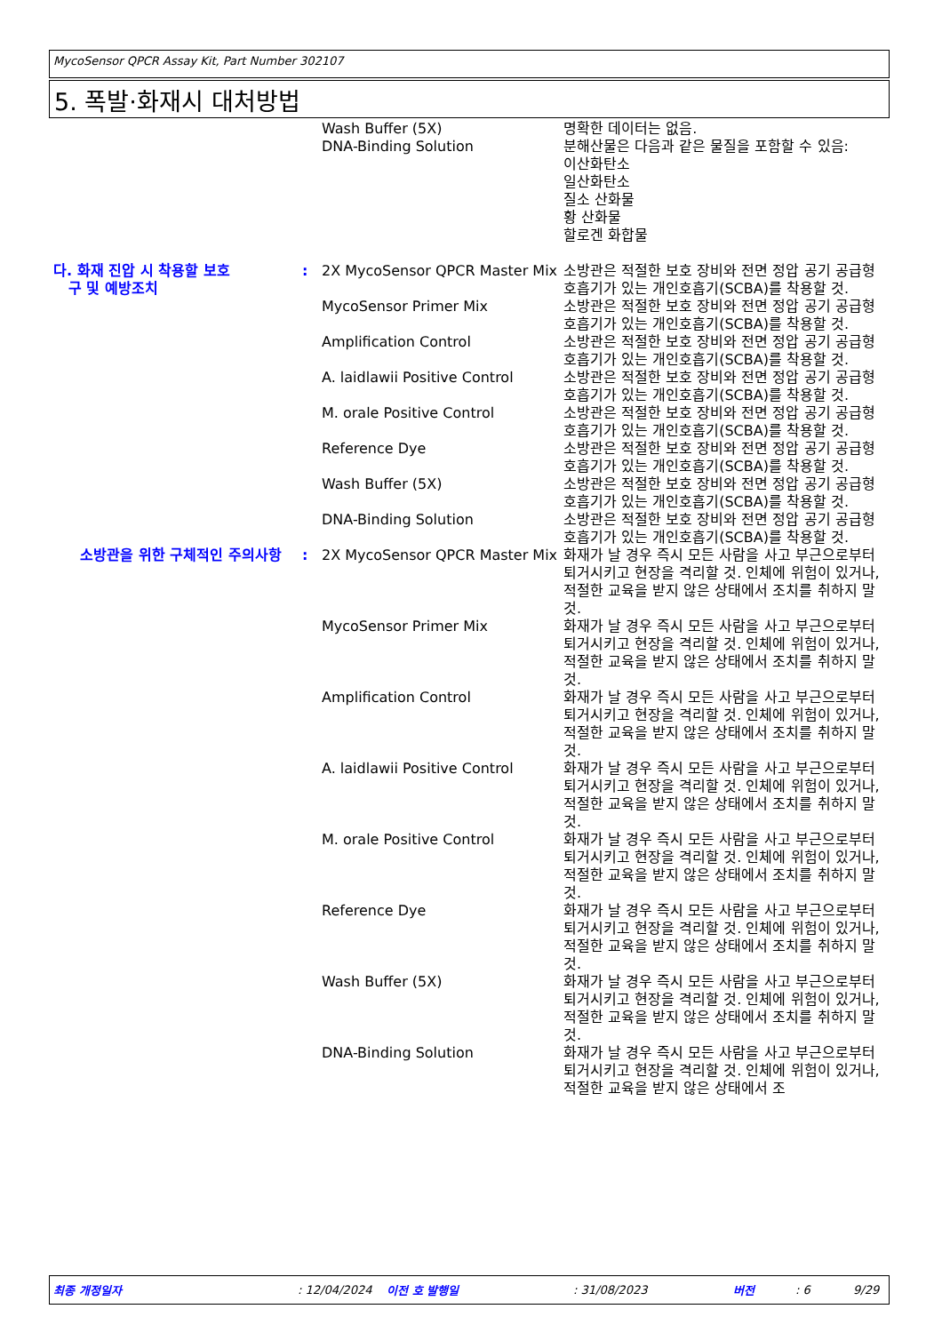MycoSensor QPCR Assay Kit, Part Number 302107
5. 폭발·화재시 대처방법
| | | Wash Buffer (5X) DNA-Binding Solution | 명확한 데이터는 없음. 분해산물은 다음과 같은 물질을 포함할 수 있음: 이산화탄소 일산화탄소 질소 산화물 황 산화물 할로겐 화합물 |
| 다. 화재 진압 시 착용할 보호 구 및 예방조치 | : | 2X MycoSensor QPCR Master Mix | 소방관은 적절한 보호 장비와 전면 정압 공기 공급형 호흡기가 있는 개인호흡기(SCBA)를 착용할 것. |
| | | MycoSensor Primer Mix | 소방관은 적절한 보호 장비와 전면 정압 공기 공급형 호흡기가 있는 개인호흡기(SCBA)를 착용할 것. |
| | | Amplification Control | 소방관은 적절한 보호 장비와 전면 정압 공기 공급형 호흡기가 있는 개인호흡기(SCBA)를 착용할 것. |
| | | A. laidlawii Positive Control | 소방관은 적절한 보호 장비와 전면 정압 공기 공급형 호흡기가 있는 개인호흡기(SCBA)를 착용할 것. |
| | | M. orale Positive Control | 소방관은 적절한 보호 장비와 전면 정압 공기 공급형 호흡기가 있는 개인호흡기(SCBA)를 착용할 것. |
| | | Reference Dye | 소방관은 적절한 보호 장비와 전면 정압 공기 공급형 호흡기가 있는 개인호흡기(SCBA)를 착용할 것. |
| | | Wash Buffer (5X) | 소방관은 적절한 보호 장비와 전면 정압 공기 공급형 호흡기가 있는 개인호흡기(SCBA)를 착용할 것. |
| | | DNA-Binding Solution | 소방관은 적절한 보호 장비와 전면 정압 공기 공급형 호흡기가 있는 개인호흡기(SCBA)를 착용할 것. |
| 소방관을 위한 구체적인 주의사항 | : | 2X MycoSensor QPCR Master Mix | 화재가 날 경우 즉시 모든 사람을 사고 부근으로부터 퇴거시키고 현장을 격리할 것. 인체에 위험이 있거나, 적절한 교육을 받지 않은 상태에서 조치를 취하지 말 것. |
| | | MycoSensor Primer Mix | 화재가 날 경우 즉시 모든 사람을 사고 부근으로부터 퇴거시키고 현장을 격리할 것. 인체에 위험이 있거나, 적절한 교육을 받지 않은 상태에서 조치를 취하지 말 것. |
| | | Amplification Control | 화재가 날 경우 즉시 모든 사람을 사고 부근으로부터 퇴거시키고 현장을 격리할 것. 인체에 위험이 있거나, 적절한 교육을 받지 않은 상태에서 조치를 취하지 말 것. |
| | | A. laidlawii Positive Control | 화재가 날 경우 즉시 모든 사람을 사고 부근으로부터 퇴거시키고 현장을 격리할 것. 인체에 위험이 있거나, 적절한 교육을 받지 않은 상태에서 조치를 취하지 말 것. |
| | | M. orale Positive Control | 화재가 날 경우 즉시 모든 사람을 사고 부근으로부터 퇴거시키고 현장을 격리할 것. 인체에 위험이 있거나, 적절한 교육을 받지 않은 상태에서 조치를 취하지 말 것. |
| | | Reference Dye | 화재가 날 경우 즉시 모든 사람을 사고 부근으로부터 퇴거시키고 현장을 격리할 것. 인체에 위험이 있거나, 적절한 교육을 받지 않은 상태에서 조치를 취하지 말 것. |
| | | Wash Buffer (5X) | 화재가 날 경우 즉시 모든 사람을 사고 부근으로부터 퇴거시키고 현장을 격리할 것. 인체에 위험이 있거나, 적절한 교육을 받지 않은 상태에서 조치를 취하지 말 것. |
| | | DNA-Binding Solution | 화재가 날 경우 즉시 모든 사람을 사고 부근으로부터 퇴거시키고 현장을 격리할 것. 인체에 위험이 있거나, 적절한 교육을 받지 않은 상태에서 조 |
최종 개정일자: 12/04/2024 이전 호 발행일: 31/08/2023 버전: 6 9/29